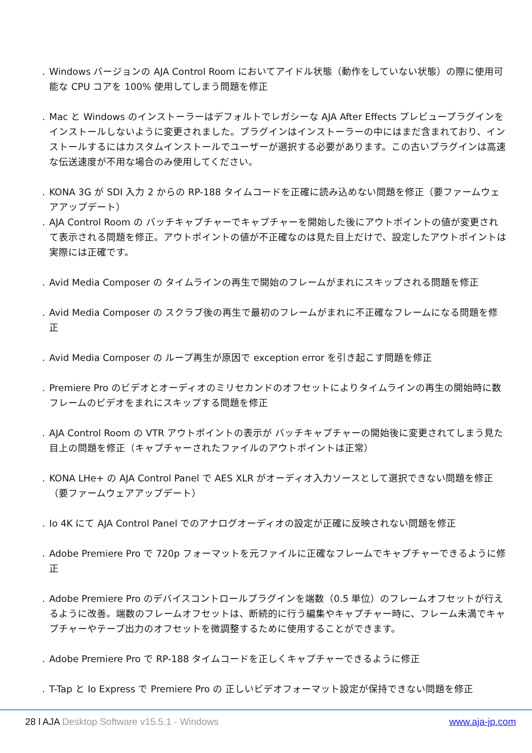. Windows バージョンの AJA Control Room においてアイドル状態（動作をしていない状態）の際に使用可能な CPU コアを 100% 使用してしまう問題を修正
. Mac と Windows のインストーラーはデフォルトでレガシーな AJA After Effects プレビュープラグインをインストールしないように変更されました。プラグインはインストーラーの中にはまだ含まれており、インストールするにはカスタムインストールでユーザーが選択する必要があります。この古いプラグインは高速な伝送速度が不用な場合のみ使用してください。
. KONA 3G が SDI 入力 2 からの RP-188 タイムコードを正確に読み込めない問題を修正（要ファームウェアアップデート）
. AJA Control Room の バッチキャプチャーでキャプチャーを開始した後にアウトポイントの値が変更されて表示される問題を修正。アウトポイントの値が不正確なのは見た目上だけで、設定したアウトポイントは実際には正確です。
. Avid Media Composer の タイムラインの再生で開始のフレームがまれにスキップされる問題を修正
. Avid Media Composer の スクラブ後の再生で最初のフレームがまれに不正確なフレームになる問題を修正
. Avid Media Composer の ループ再生が原因で exception error を引き起こす問題を修正
. Premiere Pro のビデオとオーディオのミリセカンドのオフセットによりタイムラインの再生の開始時に数フレームのビデオをまれにスキップする問題を修正
. AJA Control Room の VTR アウトポイントの表示が バッチキャプチャーの開始後に変更されてしまう見た目上の問題を修正（キャプチャーされたファイルのアウトポイントは正常）
. KONA LHe+ の AJA Control Panel で AES XLR がオーディオ入力ソースとして選択できない問題を修正（要ファームウェアアップデート）
. Io 4K にて AJA Control Panel でのアナログオーディオの設定が正確に反映されない問題を修正
. Adobe Premiere Pro で 720p フォーマットを元ファイルに正確なフレームでキャプチャーできるように修正
. Adobe Premiere Pro のデバイスコントロールプラグインを端数（0.5 単位）のフレームオフセットが行えるように改善。端数のフレームオフセットは、断続的に行う編集やキャプチャー時に、フレーム未満でキャプチャーやテープ出力のオフセットを微調整するために使用することができます。
. Adobe Premiere Pro で RP-188 タイムコードを正しくキャプチャーできるように修正
. T-Tap と Io Express で Premiere Pro の 正しいビデオフォーマット設定が保持できない問題を修正
28 l AJA Desktop Software v15.5.1 - Windows
www.aja-jp.com